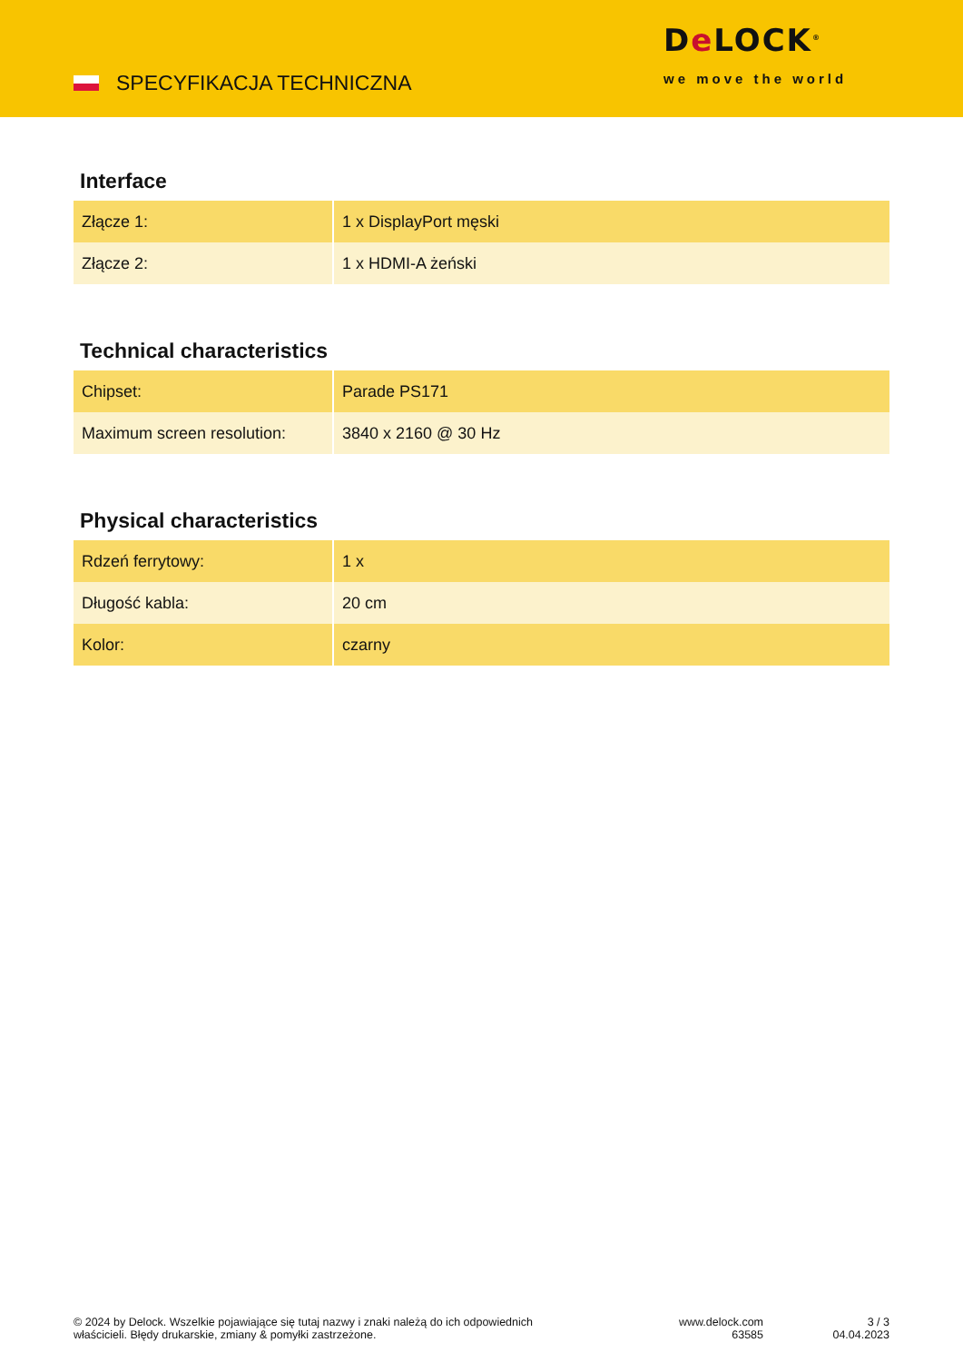SPECYFIKACJA TECHNICZNA
De LOCK<sup>®</sup>
we move the world
Interface
| Złącze 1: | 1 x DisplayPort męski |
| Złącze 2: | 1 x HDMI-A żeński |
Technical characteristics
| Chipset: | Parade PS171 |
| Maximum screen resolution: | 3840 x 2160 @ 30 Hz |
Physical characteristics
| Rdzeń ferrytowy: | 1 x |
| Długość kabla: | 20 cm |
| Kolor: | czarny |
© 2024 by Delock. Wszelkie pojawiające się tutaj nazwy i znaki należą do ich odpowiednich właścicieli. Błędy drukarskie, zmiany & pomyłki zastrzeżone.
www.delock.com
63585
3 / 3
04.04.2023